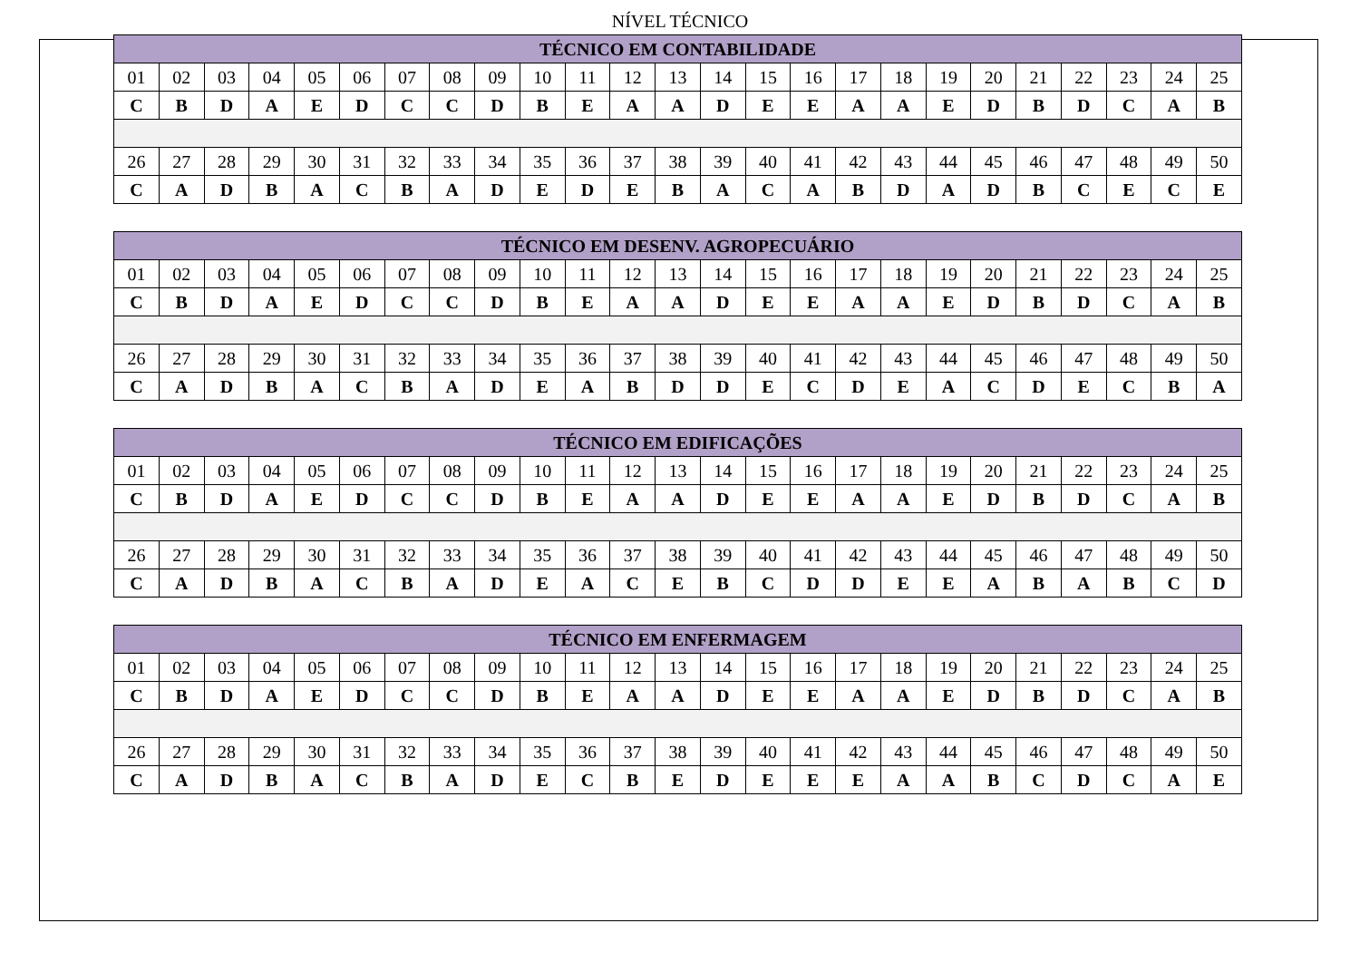NÍVEL TÉCNICO
| TÉCNICO EM CONTABILIDADE | | | | | | | | | | | | | | | | | | | | | | | | |
| --- | --- | --- | --- | --- | --- | --- | --- | --- | --- | --- | --- | --- | --- | --- | --- | --- | --- | --- | --- | --- | --- | --- | --- | --- |
| 01 | 02 | 03 | 04 | 05 | 06 | 07 | 08 | 09 | 10 | 11 | 12 | 13 | 14 | 15 | 16 | 17 | 18 | 19 | 20 | 21 | 22 | 23 | 24 | 25 |
| C | B | D | A | E | D | C | C | D | B | E | A | A | D | E | E | A | A | E | D | B | D | C | A | B |
| 26 | 27 | 28 | 29 | 30 | 31 | 32 | 33 | 34 | 35 | 36 | 37 | 38 | 39 | 40 | 41 | 42 | 43 | 44 | 45 | 46 | 47 | 48 | 49 | 50 |
| C | A | D | B | A | C | B | A | D | E | D | E | B | A | C | A | B | D | A | D | B | C | E | C | E |
| TÉCNICO EM DESENV. AGROPECUÁRIO | | | | | | | | | | | | | | | | | | | | | | | | |
| --- | --- | --- | --- | --- | --- | --- | --- | --- | --- | --- | --- | --- | --- | --- | --- | --- | --- | --- | --- | --- | --- | --- | --- | --- |
| 01 | 02 | 03 | 04 | 05 | 06 | 07 | 08 | 09 | 10 | 11 | 12 | 13 | 14 | 15 | 16 | 17 | 18 | 19 | 20 | 21 | 22 | 23 | 24 | 25 |
| C | B | D | A | E | D | C | C | D | B | E | A | A | D | E | E | A | A | E | D | B | D | C | A | B |
| 26 | 27 | 28 | 29 | 30 | 31 | 32 | 33 | 34 | 35 | 36 | 37 | 38 | 39 | 40 | 41 | 42 | 43 | 44 | 45 | 46 | 47 | 48 | 49 | 50 |
| C | A | D | B | A | C | B | A | D | E | A | B | D | D | E | C | D | E | A | C | D | E | C | B | A |
| TÉCNICO EM EDIFICAÇÕES | | | | | | | | | | | | | | | | | | | | | | | | |
| --- | --- | --- | --- | --- | --- | --- | --- | --- | --- | --- | --- | --- | --- | --- | --- | --- | --- | --- | --- | --- | --- | --- | --- | --- |
| 01 | 02 | 03 | 04 | 05 | 06 | 07 | 08 | 09 | 10 | 11 | 12 | 13 | 14 | 15 | 16 | 17 | 18 | 19 | 20 | 21 | 22 | 23 | 24 | 25 |
| C | B | D | A | E | D | C | C | D | B | E | A | A | D | E | E | A | A | E | D | B | D | C | A | B |
| 26 | 27 | 28 | 29 | 30 | 31 | 32 | 33 | 34 | 35 | 36 | 37 | 38 | 39 | 40 | 41 | 42 | 43 | 44 | 45 | 46 | 47 | 48 | 49 | 50 |
| C | A | D | B | A | C | B | A | D | E | A | C | E | B | C | D | D | E | E | A | B | A | B | C | D |
| TÉCNICO EM ENFERMAGEM | | | | | | | | | | | | | | | | | | | | | | | | |
| --- | --- | --- | --- | --- | --- | --- | --- | --- | --- | --- | --- | --- | --- | --- | --- | --- | --- | --- | --- | --- | --- | --- | --- | --- |
| 01 | 02 | 03 | 04 | 05 | 06 | 07 | 08 | 09 | 10 | 11 | 12 | 13 | 14 | 15 | 16 | 17 | 18 | 19 | 20 | 21 | 22 | 23 | 24 | 25 |
| C | B | D | A | E | D | C | C | D | B | E | A | A | D | E | E | A | A | E | D | B | D | C | A | B |
| 26 | 27 | 28 | 29 | 30 | 31 | 32 | 33 | 34 | 35 | 36 | 37 | 38 | 39 | 40 | 41 | 42 | 43 | 44 | 45 | 46 | 47 | 48 | 49 | 50 |
| C | A | D | B | A | C | B | A | D | E | C | B | E | D | E | E | E | A | A | B | C | D | C | A | E |